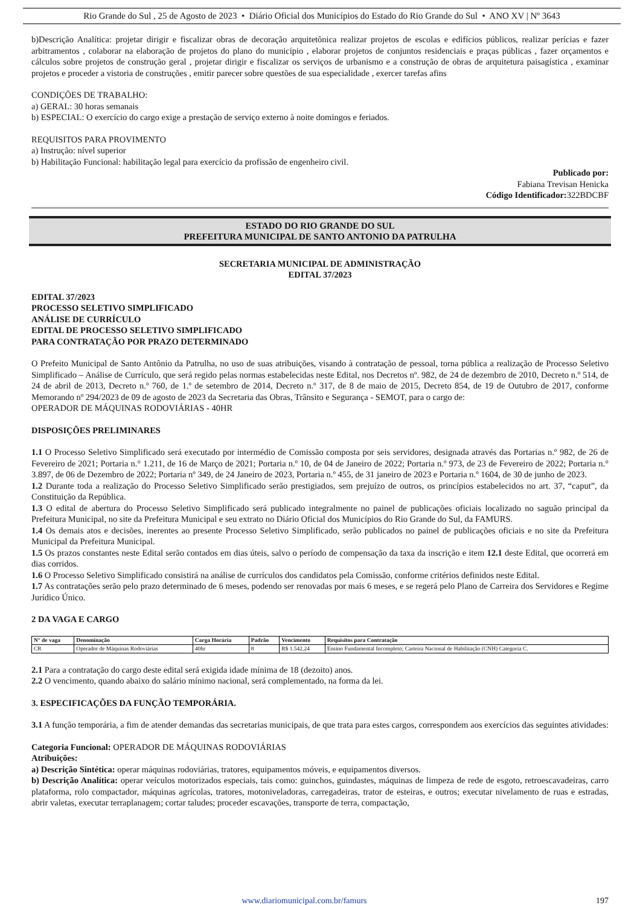Rio Grande do Sul , 25 de Agosto de 2023 • Diário Oficial dos Municípios do Estado do Rio Grande do Sul • ANO XV | Nº 3643
b)Descrição Analítica: projetar dirigir e fiscalizar obras de decoração arquitetônica realizar projetos de escolas e edifícios públicos, realizar perícias e fazer arbitramentos , colaborar na elaboração de projetos do plano do município , elaborar projetos de conjuntos residenciais e praças públicas , fazer orçamentos e cálculos sobre projetos de construção geral , projetar dirigir e fiscalizar os serviços de urbanismo e a construção de obras de arquitetura paisagística , examinar projetos e proceder a vistoria de construções , emitir parecer sobre questões de sua especialidade , exercer tarefas afins
CONDIÇÕES DE TRABALHO:
a) GERAL: 30 horas semanais
b) ESPECIAL: O exercício do cargo exige a prestação de serviço externo à noite domingos e feriados.
REQUISITOS PARA PROVIMENTO
a) Instrução: nível superior
b) Habilitação Funcional: habilitação legal para exercício da profissão de engenheiro civil.
Publicado por:
Fabiana Trevisan Henicka
Código Identificador: 322BDCBF
ESTADO DO RIO GRANDE DO SUL
PREFEITURA MUNICIPAL DE SANTO ANTONIO DA PATRULHA
SECRETARIA MUNICIPAL DE ADMINISTRAÇÃO
EDITAL 37/2023
EDITAL 37/2023
PROCESSO SELETIVO SIMPLIFICADO
ANÁLISE DE CURRÍCULO
EDITAL DE PROCESSO SELETIVO SIMPLIFICADO
PARA CONTRATAÇÃO POR PRAZO DETERMINADO
O Prefeito Municipal de Santo Antônio da Patrulha, no uso de suas atribuições, visando à contratação de pessoal, torna pública a realização de Processo Seletivo Simplificado – Análise de Currículo, que será regido pelas normas estabelecidas neste Edital, nos Decretos nº. 982, de 24 de dezembro de 2010, Decreto n.º 514, de 24 de abril de 2013, Decreto n.º 760, de 1.º de setembro de 2014, Decreto n.º 317, de 8 de maio de 2015, Decreto 854, de 19 de Outubro de 2017, conforme Memorando nº 294/2023 de 09 de agosto de 2023 da Secretaria das Obras, Trânsito e Segurança - SEMOT, para o cargo de:
OPERADOR DE MÁQUINAS RODOVIÁRIAS - 40HR
DISPOSIÇÕES PRELIMINARES
1.1 O Processo Seletivo Simplificado será executado por intermédio de Comissão composta por seis servidores, designada através das Portarias n.º 982, de 26 de Fevereiro de 2021; Portaria n.° 1.211, de 16 de Março de 2021; Portaria n.º 10, de 04 de Janeiro de 2022; Portaria n.º 973, de 23 de Fevereiro de 2022; Portaria n.° 3.897, de 06 de Dezembro de 2022; Portaria nº 349, de 24 Janeiro de 2023, Portaria n.º 455, de 31 janeiro de 2023 e Portaria n.º 1604, de 30 de junho de 2023.
1.2 Durante toda a realização do Processo Seletivo Simplificado serão prestigiados, sem prejuízo de outros, os princípios estabelecidos no art. 37, “caput”, da Constituição da República.
1.3 O edital de abertura do Processo Seletivo Simplificado será publicado integralmente no painel de publicações oficiais localizado no saguão principal da Prefeitura Municipal, no site da Prefeitura Municipal e seu extrato no Diário Oficial dos Municípios do Rio Grande do Sul, da FAMURS.
1.4 Os demais atos e decisões, inerentes ao presente Processo Seletivo Simplificado, serão publicados no painel de publicações oficiais e no site da Prefeitura Municipal da Prefeitura Municipal.
1.5 Os prazos constantes neste Edital serão contados em dias úteis, salvo o período de compensação da taxa da inscrição e item 12.1 deste Edital, que ocorrerá em dias corridos.
1.6 O Processo Seletivo Simplificado consistirá na análise de currículos dos candidatos pela Comissão, conforme critérios definidos neste Edital.
1.7 As contratações serão pelo prazo determinado de 6 meses, podendo ser renovadas por mais 6 meses, e se regerá pelo Plano de Carreira dos Servidores e Regime Jurídico Único.
2 DA VAGA E CARGO
| N° de vaga | Denominação | Carga Horária | Padrão | Vencimento | Requisitos para Contratação |
| --- | --- | --- | --- | --- | --- |
| CR | Operador de Máquinas Rodoviárias | 40hr | 8 | R$ 1.542,24 | Ensino Fundamental Incompleto; Carteira Nacional de Habilitação (CNH) Categoria C. |
2.1 Para a contratação do cargo deste edital será exigida idade mínima de 18 (dezoito) anos.
2.2 O vencimento, quando abaixo do salário mínimo nacional, será complementado, na forma da lei.
3. ESPECIFICAÇÕES DA FUNÇÃO TEMPORÁRIA.
3.1 A função temporária, a fim de atender demandas das secretarias municipais, de que trata para estes cargos, correspondem aos exercícios das seguintes atividades:
Categoria Funcional: OPERADOR DE MÁQUINAS RODOVIÁRIAS
Atribuições:
a) Descrição Sintética: operar máquinas rodoviárias, tratores, equipamentos móveis, e equipamentos diversos.
b) Descrição Analítica: operar veículos motorizados especiais, tais como: guinchos, guindastes, máquinas de limpeza de rede de esgoto, retroescavadeiras, carro plataforma, rolo compactador, máquinas agrícolas, tratores, motoniveladoras, carregadeiras, trator de esteiras, e outros; executar nivelamento de ruas e estradas, abrir valetas, executar terraplanagem; cortar taludes; proceder escavações, transporte de terra, compactação,
www.diariomunicipal.com.br/famurs 197